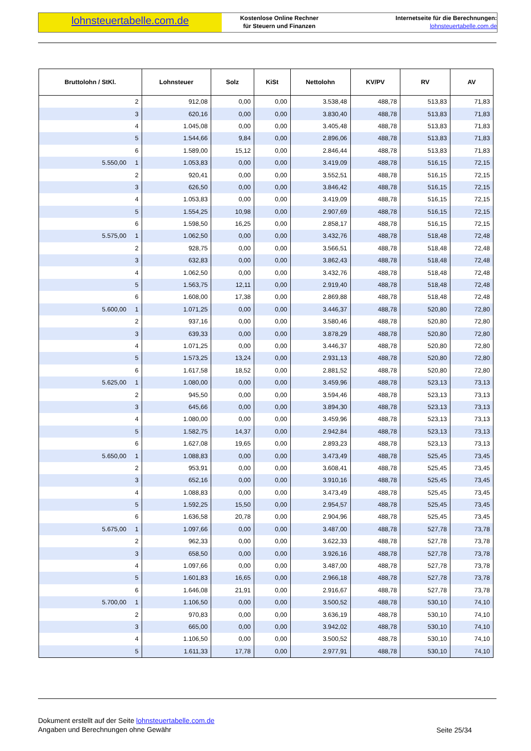lohnsteuertabelle.com.de
Kostenlose Online Rechner
für Steuern und Finanzen
Internetseite für die Berechnungen:
lohnsteuertabelle.com.de
| Bruttolohn / StKl. | Lohnsteuer | Solz | KiSt | Nettolohn | KV/PV | RV | AV |
| --- | --- | --- | --- | --- | --- | --- | --- |
| 2 | 912,08 | 0,00 | 0,00 | 3.538,48 | 488,78 | 513,83 | 71,83 |
| 3 | 620,16 | 0,00 | 0,00 | 3.830,40 | 488,78 | 513,83 | 71,83 |
| 4 | 1.045,08 | 0,00 | 0,00 | 3.405,48 | 488,78 | 513,83 | 71,83 |
| 5 | 1.544,66 | 9,84 | 0,00 | 2.896,06 | 488,78 | 513,83 | 71,83 |
| 6 | 1.589,00 | 15,12 | 0,00 | 2.846,44 | 488,78 | 513,83 | 71,83 |
| 5.550,00 1 | 1.053,83 | 0,00 | 0,00 | 3.419,09 | 488,78 | 516,15 | 72,15 |
| 2 | 920,41 | 0,00 | 0,00 | 3.552,51 | 488,78 | 516,15 | 72,15 |
| 3 | 626,50 | 0,00 | 0,00 | 3.846,42 | 488,78 | 516,15 | 72,15 |
| 4 | 1.053,83 | 0,00 | 0,00 | 3.419,09 | 488,78 | 516,15 | 72,15 |
| 5 | 1.554,25 | 10,98 | 0,00 | 2.907,69 | 488,78 | 516,15 | 72,15 |
| 6 | 1.598,50 | 16,25 | 0,00 | 2.858,17 | 488,78 | 516,15 | 72,15 |
| 5.575,00 1 | 1.062,50 | 0,00 | 0,00 | 3.432,76 | 488,78 | 518,48 | 72,48 |
| 2 | 928,75 | 0,00 | 0,00 | 3.566,51 | 488,78 | 518,48 | 72,48 |
| 3 | 632,83 | 0,00 | 0,00 | 3.862,43 | 488,78 | 518,48 | 72,48 |
| 4 | 1.062,50 | 0,00 | 0,00 | 3.432,76 | 488,78 | 518,48 | 72,48 |
| 5 | 1.563,75 | 12,11 | 0,00 | 2.919,40 | 488,78 | 518,48 | 72,48 |
| 6 | 1.608,00 | 17,38 | 0,00 | 2.869,88 | 488,78 | 518,48 | 72,48 |
| 5.600,00 1 | 1.071,25 | 0,00 | 0,00 | 3.446,37 | 488,78 | 520,80 | 72,80 |
| 2 | 937,16 | 0,00 | 0,00 | 3.580,46 | 488,78 | 520,80 | 72,80 |
| 3 | 639,33 | 0,00 | 0,00 | 3.878,29 | 488,78 | 520,80 | 72,80 |
| 4 | 1.071,25 | 0,00 | 0,00 | 3.446,37 | 488,78 | 520,80 | 72,80 |
| 5 | 1.573,25 | 13,24 | 0,00 | 2.931,13 | 488,78 | 520,80 | 72,80 |
| 6 | 1.617,58 | 18,52 | 0,00 | 2.881,52 | 488,78 | 520,80 | 72,80 |
| 5.625,00 1 | 1.080,00 | 0,00 | 0,00 | 3.459,96 | 488,78 | 523,13 | 73,13 |
| 2 | 945,50 | 0,00 | 0,00 | 3.594,46 | 488,78 | 523,13 | 73,13 |
| 3 | 645,66 | 0,00 | 0,00 | 3.894,30 | 488,78 | 523,13 | 73,13 |
| 4 | 1.080,00 | 0,00 | 0,00 | 3.459,96 | 488,78 | 523,13 | 73,13 |
| 5 | 1.582,75 | 14,37 | 0,00 | 2.942,84 | 488,78 | 523,13 | 73,13 |
| 6 | 1.627,08 | 19,65 | 0,00 | 2.893,23 | 488,78 | 523,13 | 73,13 |
| 5.650,00 1 | 1.088,83 | 0,00 | 0,00 | 3.473,49 | 488,78 | 525,45 | 73,45 |
| 2 | 953,91 | 0,00 | 0,00 | 3.608,41 | 488,78 | 525,45 | 73,45 |
| 3 | 652,16 | 0,00 | 0,00 | 3.910,16 | 488,78 | 525,45 | 73,45 |
| 4 | 1.088,83 | 0,00 | 0,00 | 3.473,49 | 488,78 | 525,45 | 73,45 |
| 5 | 1.592,25 | 15,50 | 0,00 | 2.954,57 | 488,78 | 525,45 | 73,45 |
| 6 | 1.636,58 | 20,78 | 0,00 | 2.904,96 | 488,78 | 525,45 | 73,45 |
| 5.675,00 1 | 1.097,66 | 0,00 | 0,00 | 3.487,00 | 488,78 | 527,78 | 73,78 |
| 2 | 962,33 | 0,00 | 0,00 | 3.622,33 | 488,78 | 527,78 | 73,78 |
| 3 | 658,50 | 0,00 | 0,00 | 3.926,16 | 488,78 | 527,78 | 73,78 |
| 4 | 1.097,66 | 0,00 | 0,00 | 3.487,00 | 488,78 | 527,78 | 73,78 |
| 5 | 1.601,83 | 16,65 | 0,00 | 2.966,18 | 488,78 | 527,78 | 73,78 |
| 6 | 1.646,08 | 21,91 | 0,00 | 2.916,67 | 488,78 | 527,78 | 73,78 |
| 5.700,00 1 | 1.106,50 | 0,00 | 0,00 | 3.500,52 | 488,78 | 530,10 | 74,10 |
| 2 | 970,83 | 0,00 | 0,00 | 3.636,19 | 488,78 | 530,10 | 74,10 |
| 3 | 665,00 | 0,00 | 0,00 | 3.942,02 | 488,78 | 530,10 | 74,10 |
| 4 | 1.106,50 | 0,00 | 0,00 | 3.500,52 | 488,78 | 530,10 | 74,10 |
| 5 | 1.611,33 | 17,78 | 0,00 | 2.977,91 | 488,78 | 530,10 | 74,10 |
Dokument erstellt auf der Seite lohnsteuertabelle.com.de
Angaben und Berechnungen ohne Gewähr
Seite 25/34